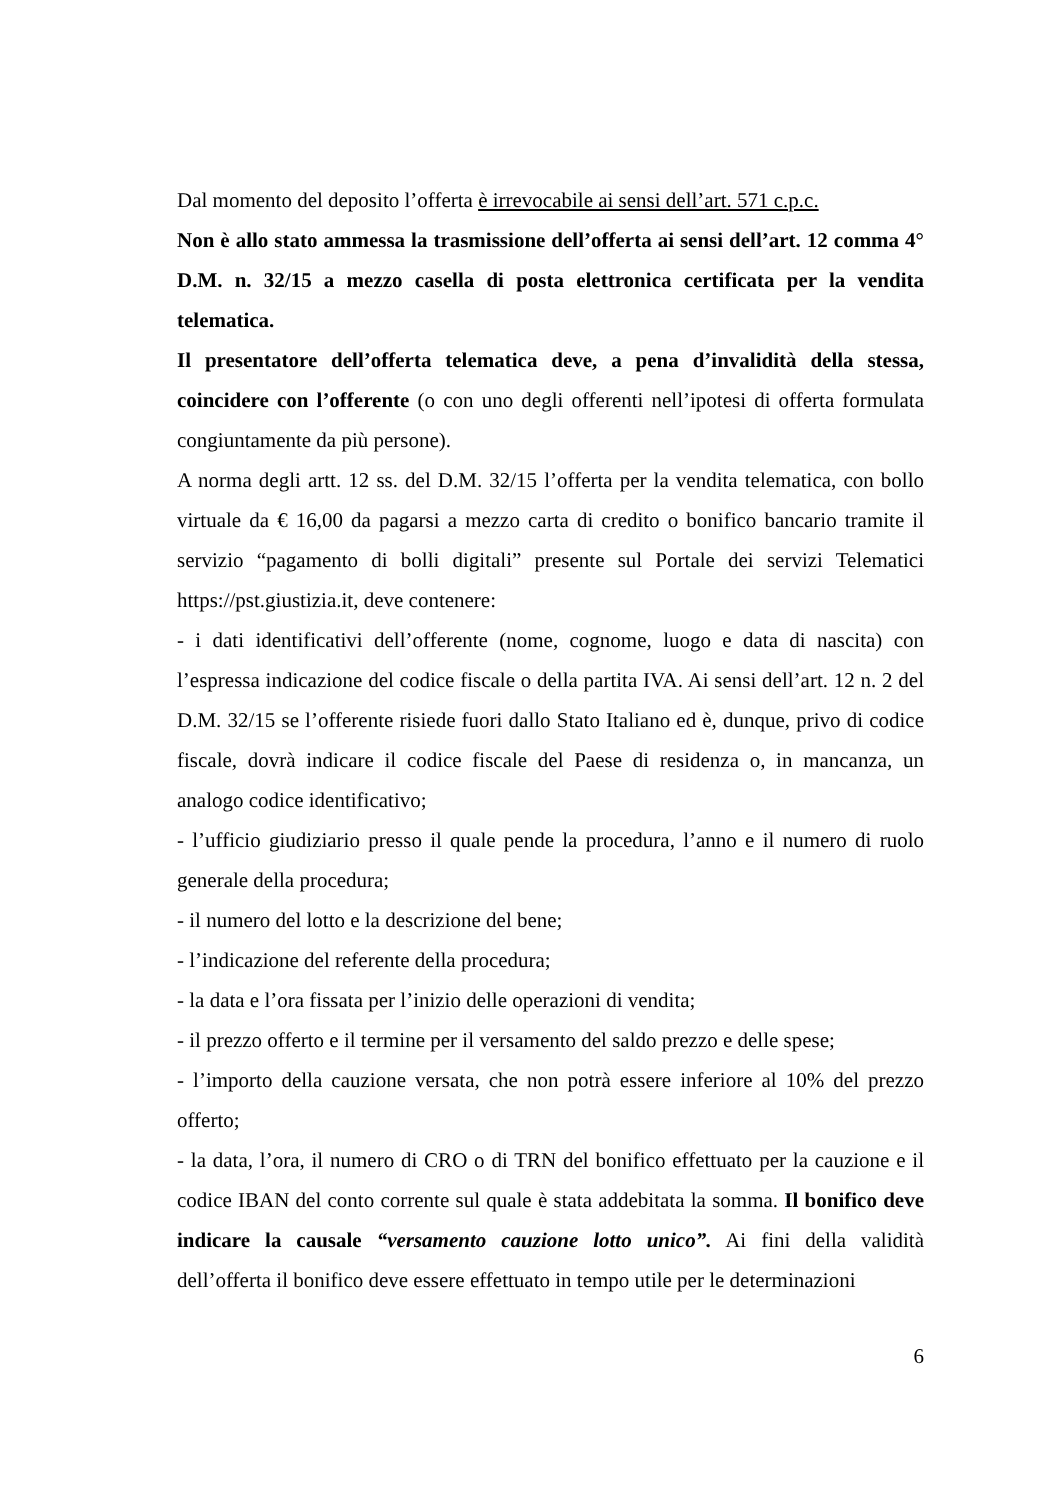Dal momento del deposito l’offerta è irrevocabile ai sensi dell’art. 571 c.p.c.
Non è allo stato ammessa la trasmissione dell’offerta ai sensi dell’art. 12 comma 4° D.M. n. 32/15 a mezzo casella di posta elettronica certificata per la vendita telematica.
Il presentatore dell’offerta telematica deve, a pena d’invalidità della stessa, coincidere con l’offerente (o con uno degli offerenti nell’ipotesi di offerta formulata congiuntamente da più persone).
A norma degli artt. 12 ss. del D.M. 32/15 l’offerta per la vendita telematica, con bollo virtuale da € 16,00 da pagarsi a mezzo carta di credito o bonifico bancario tramite il servizio “pagamento di bolli digitali” presente sul Portale dei servizi Telematici https://pst.giustizia.it, deve contenere:
- i dati identificativi dell’offerente (nome, cognome, luogo e data di nascita) con l’espressa indicazione del codice fiscale o della partita IVA. Ai sensi dell’art. 12 n. 2 del D.M. 32/15 se l’offerente risiede fuori dallo Stato Italiano ed è, dunque, privo di codice fiscale, dovrà indicare il codice fiscale del Paese di residenza o, in mancanza, un analogo codice identificativo;
- l’ufficio giudiziario presso il quale pende la procedura, l’anno e il numero di ruolo generale della procedura;
- il numero del lotto e la descrizione del bene;
- l’indicazione del referente della procedura;
- la data e l’ora fissata per l’inizio delle operazioni di vendita;
- il prezzo offerto e il termine per il versamento del saldo prezzo e delle spese;
- l’importo della cauzione versata, che non potrà essere inferiore al 10% del prezzo offerto;
- la data, l’ora, il numero di CRO o di TRN del bonifico effettuato per la cauzione e il codice IBAN del conto corrente sul quale è stata addebitata la somma. Il bonifico deve indicare la causale “versamento cauzione lotto unico”. Ai fini della validità dell’offerta il bonifico deve essere effettuato in tempo utile per le determinazioni
6